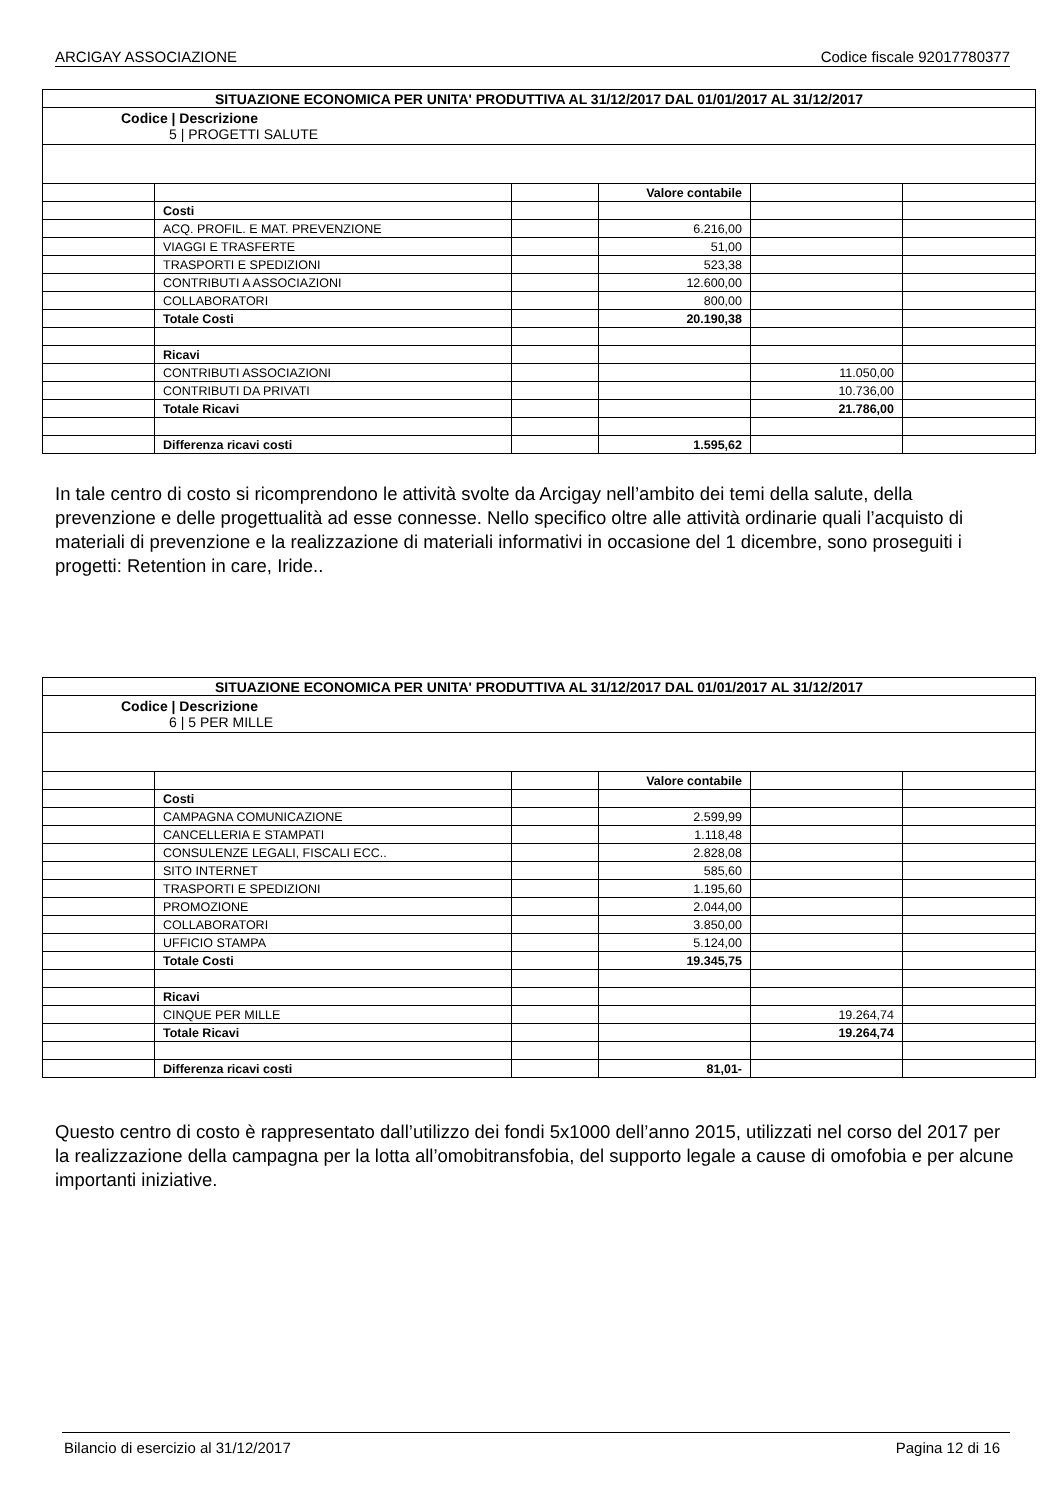ARCIGAY ASSOCIAZIONE Codice fiscale 92017780377
| SITUAZIONE ECONOMICA PER UNITA' PRODUTTIVA AL 31/12/2017 DAL 01/01/2017 AL 31/12/2017 | | | | | |
| Codice / Descrizione 5 / PROGETTI SALUTE | | | | | |
| | | | Valore contabile | | |
| | Costi | | | | |
| | ACQ. PROFIL. E MAT. PREVENZIONE | | 6.216,00 | | |
| | VIAGGI E TRASFERTE | | 51,00 | | |
| | TRASPORTI E SPEDIZIONI | | 523,38 | | |
| | CONTRIBUTI A ASSOCIAZIONI | | 12.600,00 | | |
| | COLLABORATORI | | 800,00 | | |
| | Totale Costi | | 20.190,38 | | |
| | Ricavi | | | | |
| | CONTRIBUTI ASSOCIAZIONI | | | 11.050,00 | |
| | CONTRIBUTI DA PRIVATI | | | 10.736,00 | |
| | Totale Ricavi | | | 21.786,00 | |
| | Differenza ricavi costi | | 1.595,62 | | |
In tale centro di costo si ricomprendono le attività svolte da Arcigay nell’ambito dei temi della salute, della prevenzione e delle progettualità ad esse connesse. Nello specifico oltre alle attività ordinarie quali l’acquisto di materiali di prevenzione e la realizzazione di materiali informativi in occasione del 1 dicembre, sono proseguiti i progetti: Retention in care, Iride..
| SITUAZIONE ECONOMICA PER UNITA' PRODUTTIVA AL 31/12/2017 DAL 01/01/2017 AL 31/12/2017 | | | | | |
| Codice / Descrizione 6 / 5 PER MILLE | | | | | |
| | | | Valore contabile | | |
| | Costi | | | | |
| | CAMPAGNA COMUNICAZIONE | | 2.599,99 | | |
| | CANCELLERIA E STAMPATI | | 1.118,48 | | |
| | CONSULENZE LEGALI, FISCALI ECC.. | | 2.828,08 | | |
| | SITO INTERNET | | 585,60 | | |
| | TRASPORTI E SPEDIZIONI | | 1.195,60 | | |
| | PROMOZIONE | | 2.044,00 | | |
| | COLLABORATORI | | 3.850,00 | | |
| | UFFICIO STAMPA | | 5.124,00 | | |
| | Totale Costi | | 19.345,75 | | |
| | Ricavi | | | | |
| | CINQUE PER MILLE | | | 19.264,74 | |
| | Totale Ricavi | | | 19.264,74 | |
| | Differenza ricavi costi | | 81,01- | | |
Questo centro di costo è rappresentato dall’utilizzo dei fondi 5x1000 dell’anno 2015, utilizzati nel corso del 2017 per la realizzazione della campagna per la lotta all’omobitransfobia, del supporto legale a cause di omofobia e per alcune importanti iniziative.
Bilancio di esercizio al 31/12/2017 Pagina 12 di 16